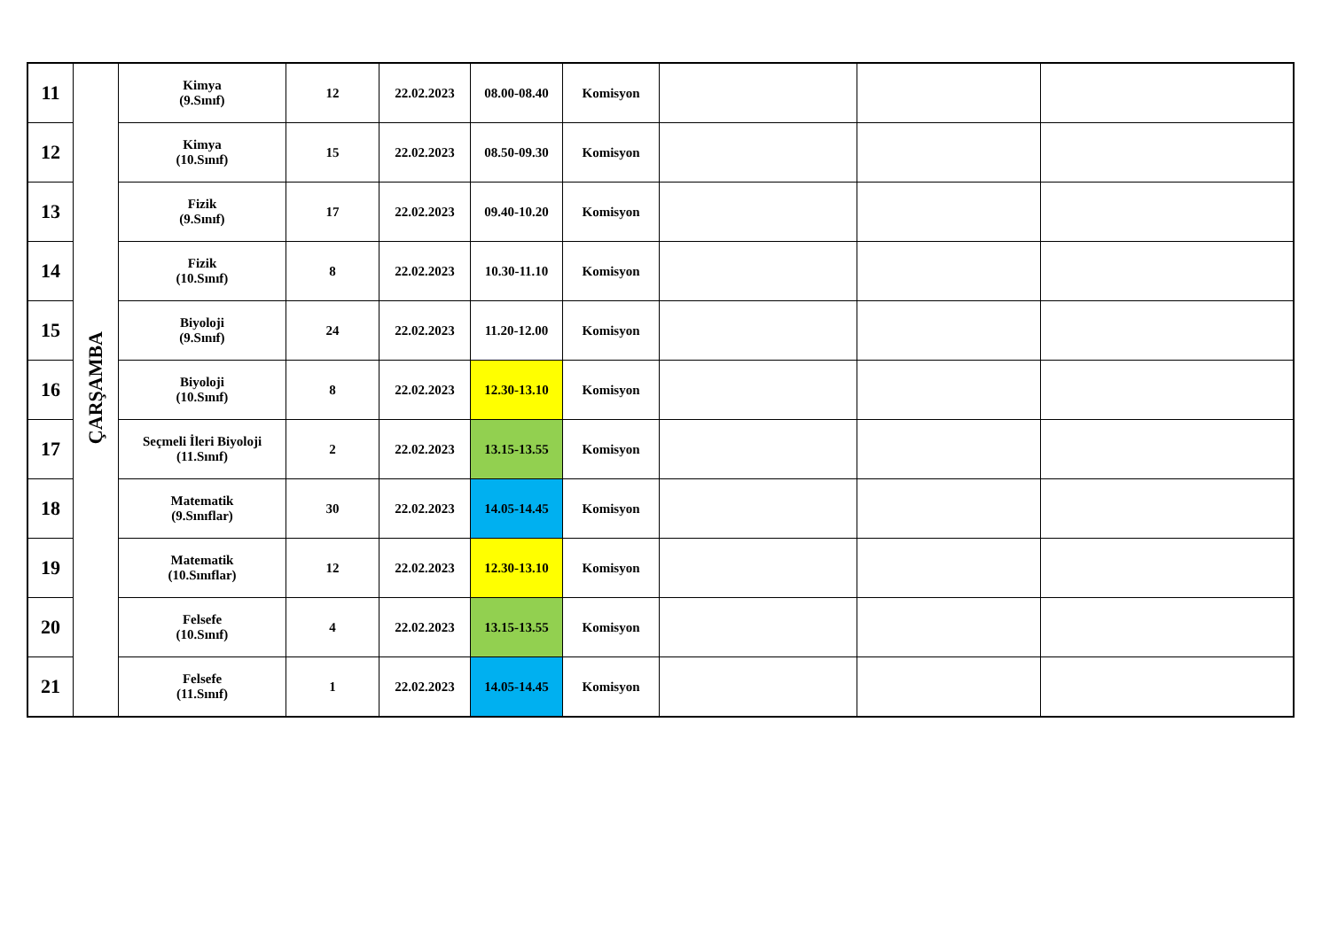| 11 | ÇARŞAMBA | Kimya (9.Sınıf) | 12 | 22.02.2023 | 08.00-08.40 | Komisyon | | | |
| 12 | | Kimya (10.Sınıf) | 15 | 22.02.2023 | 08.50-09.30 | Komisyon | | | |
| 13 | | Fizik (9.Sınıf) | 17 | 22.02.2023 | 09.40-10.20 | Komisyon | | | |
| 14 | | Fizik (10.Sınıf) | 8 | 22.02.2023 | 10.30-11.10 | Komisyon | | | |
| 15 | | Biyoloji (9.Sınıf) | 24 | 22.02.2023 | 11.20-12.00 | Komisyon | | | |
| 16 | | Biyoloji (10.Sınıf) | 8 | 22.02.2023 | 12.30-13.10 | Komisyon | | | |
| 17 | | Seçmeli İleri Biyoloji (11.Sınıf) | 2 | 22.02.2023 | 13.15-13.55 | Komisyon | | | |
| 18 | | Matematik (9.Sınıflar) | 30 | 22.02.2023 | 14.05-14.45 | Komisyon | | | |
| 19 | | Matematik (10.Sınıflar) | 12 | 22.02.2023 | 12.30-13.10 | Komisyon | | | |
| 20 | | Felsefe (10.Sınıf) | 4 | 22.02.2023 | 13.15-13.55 | Komisyon | | | |
| 21 | | Felsefe (11.Sınıf) | 1 | 22.02.2023 | 14.05-14.45 | Komisyon | | | |